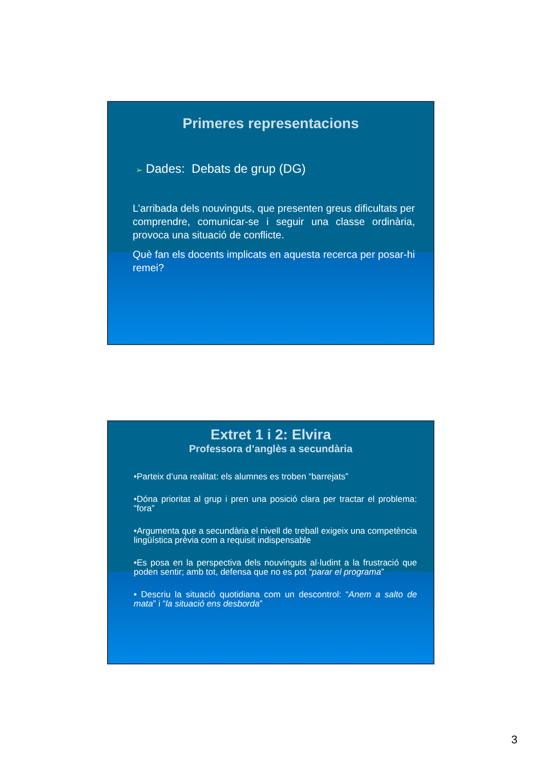Primeres representacions
➢ Dades: Debats de grup (DG)
L’arribada dels nouvinguts, que presenten greus dificultats per comprendre, comunicar-se i seguir una classe ordinària, provoca una situació de conflicte.
Què fan els docents implicats en aquesta recerca per posar-hi remei?
Extret 1 i 2: Elvira
Professora d’anglès a secundària
•Parteix d’una realitat: els alumnes es troben “barrejats”
•Dóna prioritat al grup i pren una posició clara per tractar el problema: “fora”
•Argumenta que a secundària el nivell de treball exigeix una competència lingüística prèvia com a requisit indispensable
•Es posa en la perspectiva dels nouvinguts al·ludint a la frustració que poden sentir; amb tot, defensa que no es pot “parar el programa”
• Descriu la situació quotidiana com un descontrol: “Anem a salto de mata” i “la situació ens desborda”
3